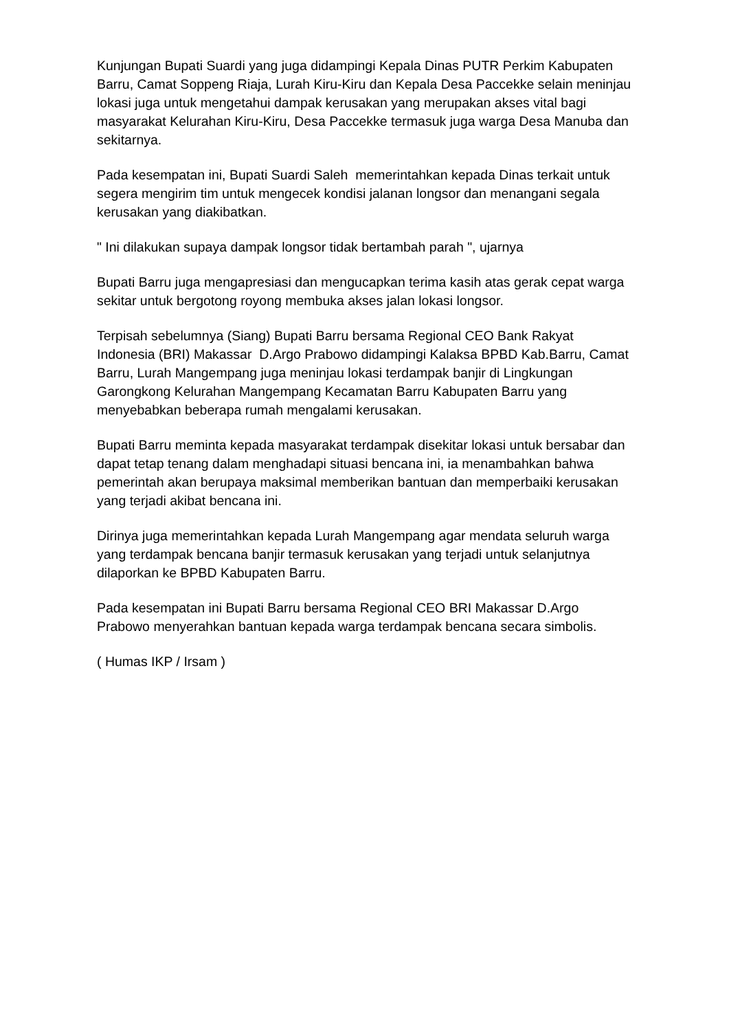Kunjungan Bupati Suardi yang juga didampingi Kepala Dinas PUTR Perkim Kabupaten Barru, Camat Soppeng Riaja, Lurah Kiru-Kiru dan Kepala Desa Paccekke selain meninjau lokasi juga untuk mengetahui dampak kerusakan yang merupakan akses vital bagi masyarakat Kelurahan Kiru-Kiru, Desa Paccekke termasuk juga warga Desa Manuba dan sekitarnya.
Pada kesempatan ini, Bupati Suardi Saleh memerintahkan kepada Dinas terkait untuk segera mengirim tim untuk mengecek kondisi jalanan longsor dan menangani segala kerusakan yang diakibatkan.
" Ini dilakukan supaya dampak longsor tidak bertambah parah ", ujarnya
Bupati Barru juga mengapresiasi dan mengucapkan terima kasih atas gerak cepat warga sekitar untuk bergotong royong membuka akses jalan lokasi longsor.
Terpisah sebelumnya (Siang) Bupati Barru bersama Regional CEO Bank Rakyat Indonesia (BRI) Makassar D.Argo Prabowo didampingi Kalaksa BPBD Kab.Barru, Camat Barru, Lurah Mangempang juga meninjau lokasi terdampak banjir di Lingkungan Garongkong Kelurahan Mangempang Kecamatan Barru Kabupaten Barru yang menyebabkan beberapa rumah mengalami kerusakan.
Bupati Barru meminta kepada masyarakat terdampak disekitar lokasi untuk bersabar dan dapat tetap tenang dalam menghadapi situasi bencana ini, ia menambahkan bahwa pemerintah akan berupaya maksimal memberikan bantuan dan memperbaiki kerusakan yang terjadi akibat bencana ini.
Dirinya juga memerintahkan kepada Lurah Mangempang agar mendata seluruh warga yang terdampak bencana banjir termasuk kerusakan yang terjadi untuk selanjutnya dilaporkan ke BPBD Kabupaten Barru.
Pada kesempatan ini Bupati Barru bersama Regional CEO BRI Makassar D.Argo Prabowo menyerahkan bantuan kepada warga terdampak bencana secara simbolis.
( Humas IKP / Irsam )